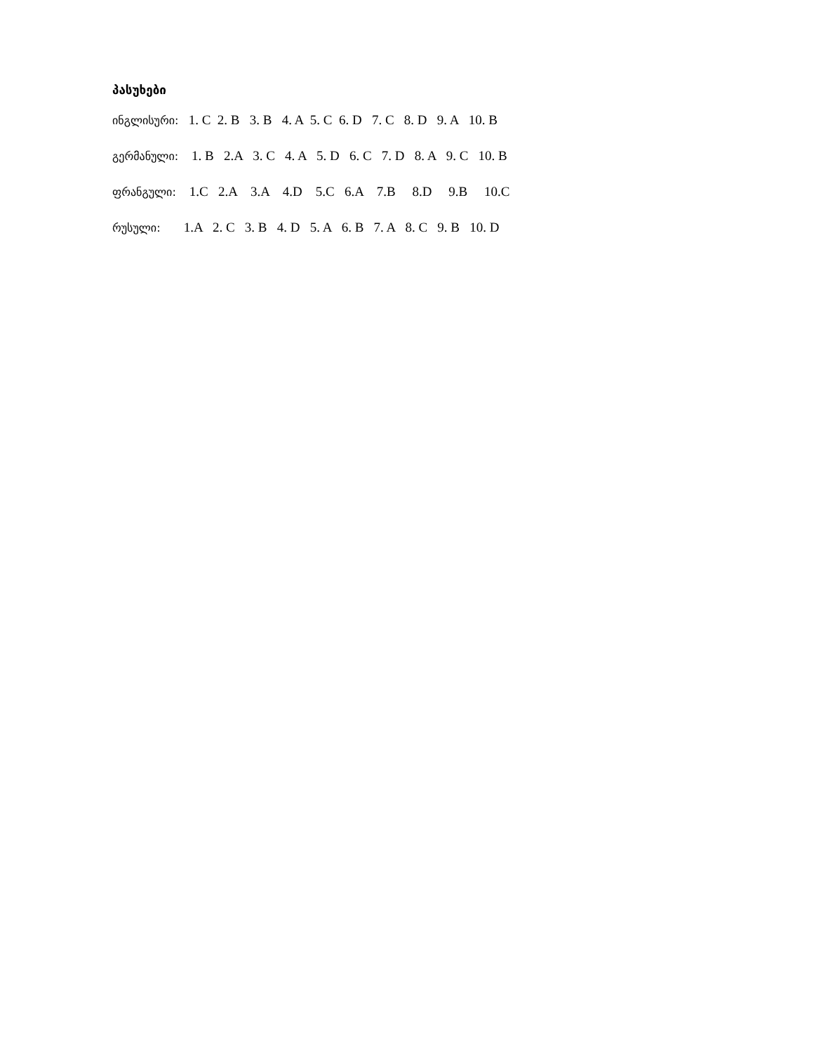პასუხები
ინგლისური: 1. C 2. B 3. B 4. A 5. C 6. D 7. C 8. D 9. A 10. B
გერმანული: 1. B 2.A 3. C 4. A 5. D 6. C 7. D 8. A 9. C 10. B
ფრანგული: 1.C 2.A 3.A 4.D 5.C 6.A 7.B 8.D 9.B 10.C
რუსული: 1.A 2. C 3. B 4. D 5. A 6. B 7. A 8. C 9. B 10. D